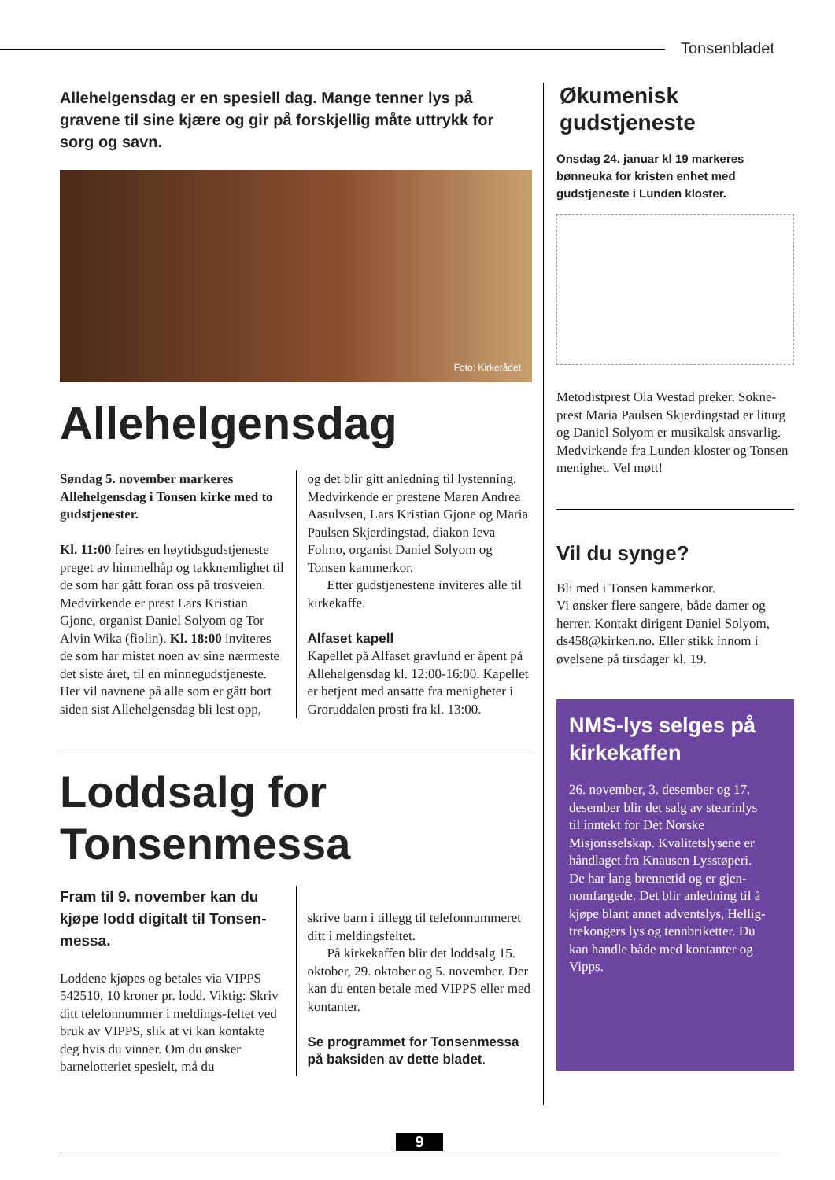Tonsenbladet
Allehelgensdag er en spesiell dag. Mange tenner lys på gravene til sine kjære og gir på forskjellig måte uttrykk for sorg og savn.
Foto: Kirkerådet
Allehelgensdag
Søndag 5. november markeres Allehelgensdag i Tonsen kirke med to gudstjenester.
Kl. 11:00 feires en høytidsgudstjeneste preget av himmelhåp og takknemlighet til de som har gått foran oss på trosveien. Medvirkende er prest Lars Kristian Gjone, organist Daniel Solyom og Tor Alvin Wika (fiolin). Kl. 18:00 inviteres de som har mistet noen av sine nærmeste det siste året, til en minnegudstjeneste. Her vil navnene på alle som er gått bort siden sist Allehelgensdag bli lest opp,
og det blir gitt anledning til lystenning. Medvirkende er prestene Maren Andrea Aasulvsen, Lars Kristian Gjone og Maria Paulsen Skjerdingstad, diakon Ieva Folmo, organist Daniel Solyom og Tonsen kammerkor.
Etter gudstjenestene inviteres alle til kirkekaffe.
Alfaset kapell
Kapellet på Alfaset gravlund er åpent på Allehelgensdag kl. 12:00-16:00. Kapellet er betjent med ansatte fra menigheter i Groruddalen prosti fra kl. 13:00.
Loddsalg for
Tonsenmessa
Fram til 9. november kan du kjøpe lodd digitalt til Tonsen-messa.
Loddene kjøpes og betales via VIPPS 542510, 10 kroner pr. lodd. Viktig: Skriv ditt telefonnummer i meldings-feltet ved bruk av VIPPS, slik at vi kan kontakte deg hvis du vinner. Om du ønsker barnelotteriet spesielt, må du
skrive barn i tillegg til telefonnummeret ditt i meldingsfeltet.
På kirkekaffen blir det loddsalg 15. oktober, 29. oktober og 5. november. Der kan du enten betale med VIPPS eller med kontanter.
Se programmet for Tonsenmessa på baksiden av dette bladet.
Økumenisk gudstjeneste
Onsdag 24. januar kl 19 markeres bønneuka for kristen enhet med gudstjeneste i Lunden kloster.
Metodistprest Ola Westad preker. Sokne-prest Maria Paulsen Skjerdingstad er liturg og Daniel Solyom er musikalsk ansvarlig. Medvirkende fra Lunden kloster og Tonsen menighet. Vel møtt!
Vil du synge?
Bli med i Tonsen kammerkor.
Vi ønsker flere sangere, både damer og herrer. Kontakt dirigent Daniel Solyom, ds458@kirken.no. Eller stikk innom i øvelsene på tirsdager kl. 19.
NMS-lys selges på kirkekaffen
26. november, 3. desember og 17. desember blir det salg av stearinlys til inntekt for Det Norske Misjonsselskap. Kvalitetslysene er håndlaget fra Knausen Lysstøperi. De har lang brennetid og er gjen-nomfargede. Det blir anledning til å kjøpe blant annet adventslys, Hellig-trekongers lys og tennbriketter. Du kan handle både med kontanter og Vipps.
9